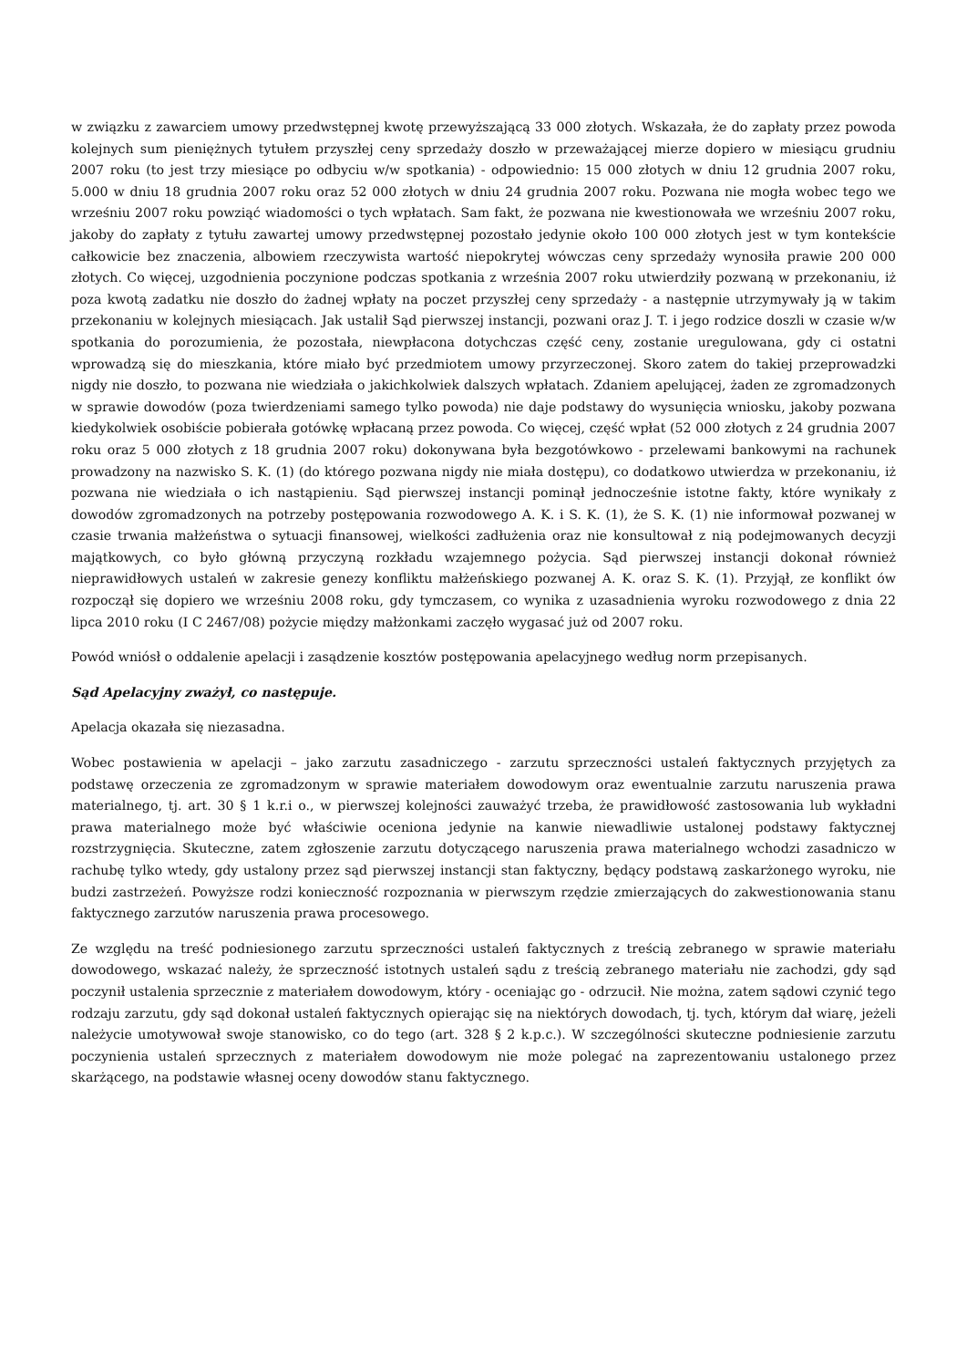w związku z zawarciem umowy przedwstępnej kwotę przewyższającą 33 000 złotych. Wskazała, że do zapłaty przez powoda kolejnych sum pieniężnych tytułem przyszłej ceny sprzedaży doszło w przeważającej mierze dopiero w miesiącu grudniu 2007 roku (to jest trzy miesiące po odbyciu w/w spotkania) - odpowiednio: 15 000 złotych w dniu 12 grudnia 2007 roku, 5.000 w dniu 18 grudnia 2007 roku oraz 52 000 złotych w dniu 24 grudnia 2007 roku. Pozwana nie mogła wobec tego we wrześniu 2007 roku powziąć wiadomości o tych wpłatach. Sam fakt, że pozwana nie kwestionowała we wrześniu 2007 roku, jakoby do zapłaty z tytułu zawartej umowy przedwstępnej pozostało jedynie około 100 000 złotych jest w tym kontekście całkowicie bez znaczenia, albowiem rzeczywista wartość niepokrytej wówczas ceny sprzedaży wynosiła prawie 200 000 złotych. Co więcej, uzgodnienia poczynione podczas spotkania z września 2007 roku utwierdziły pozwaną w przekonaniu, iż poza kwotą zadatku nie doszło do żadnej wpłaty na poczet przyszłej ceny sprzedaży - a następnie utrzymywały ją w takim przekonaniu w kolejnych miesiącach. Jak ustalił Sąd pierwszej instancji, pozwani oraz J. T. i jego rodzice doszli w czasie w/w spotkania do porozumienia, że pozostała, niewpłacona dotychczas część ceny, zostanie uregulowana, gdy ci ostatni wprowadzą się do mieszkania, które miało być przedmiotem umowy przyrzeczonej. Skoro zatem do takiej przeprowadzki nigdy nie doszło, to pozwana nie wiedziała o jakichkolwiek dalszych wpłatach. Zdaniem apelującej, żaden ze zgromadzonych w sprawie dowodów (poza twierdzeniami samego tylko powoda) nie daje podstawy do wysunięcia wniosku, jakoby pozwana kiedykolwiek osobiście pobierała gotówkę wpłacaną przez powoda. Co więcej, część wpłat (52 000 złotych z 24 grudnia 2007 roku oraz 5 000 złotych z 18 grudnia 2007 roku) dokonywana była bezgotówkowo - przelewami bankowymi na rachunek prowadzony na nazwisko S. K. (1) (do którego pozwana nigdy nie miała dostępu), co dodatkowo utwierdza w przekonaniu, iż pozwana nie wiedziała o ich nastąpieniu. Sąd pierwszej instancji pominął jednocześnie istotne fakty, które wynikały z dowodów zgromadzonych na potrzeby postępowania rozwodowego A. K. i S. K. (1), że S. K. (1) nie informował pozwanej w czasie trwania małżeństwa o sytuacji finansowej, wielkości zadłużenia oraz nie konsultował z nią podejmowanych decyzji majątkowych, co było główną przyczyną rozkładu wzajemnego pożycia. Sąd pierwszej instancji dokonał również nieprawidłowych ustaleń w zakresie genezy konfliktu małżeńskiego pozwanej A. K. oraz S. K. (1). Przyjął, ze konflikt ów rozpoczął się dopiero we wrześniu 2008 roku, gdy tymczasem, co wynika z uzasadnienia wyroku rozwodowego z dnia 22 lipca 2010 roku (I C 2467/08) pożycie między małżonkami zaczęło wygasać już od 2007 roku.
Powód wniósł o oddalenie apelacji i zasądzenie kosztów postępowania apelacyjnego według norm przepisanych.
Sąd Apelacyjny zważył, co następuje.
Apelacja okazała się niezasadna.
Wobec postawienia w apelacji – jako zarzutu zasadniczego - zarzutu sprzeczności ustaleń faktycznych przyjętych za podstawę orzeczenia ze zgromadzonym w sprawie materiałem dowodowym oraz ewentualnie zarzutu naruszenia prawa materialnego, tj. art. 30 § 1 k.r.i o., w pierwszej kolejności zauważyć trzeba, że prawidłowość zastosowania lub wykładni prawa materialnego może być właściwie oceniona jedynie na kanwie niewadliwie ustalonej podstawy faktycznej rozstrzygnięcia. Skuteczne, zatem zgłoszenie zarzutu dotyczącego naruszenia prawa materialnego wchodzi zasadniczo w rachubę tylko wtedy, gdy ustalony przez sąd pierwszej instancji stan faktyczny, będący podstawą zaskarżonego wyroku, nie budzi zastrzeżeń. Powyższe rodzi konieczność rozpoznania w pierwszym rzędzie zmierzających do zakwestionowania stanu faktycznego zarzutów naruszenia prawa procesowego.
Ze względu na treść podniesionego zarzutu sprzeczności ustaleń faktycznych z treścią zebranego w sprawie materiału dowodowego, wskazać należy, że sprzeczność istotnych ustaleń sądu z treścią zebranego materiału nie zachodzi, gdy sąd poczynił ustalenia sprzecznie z materiałem dowodowym, który - oceniając go - odrzucił. Nie można, zatem sądowi czynić tego rodzaju zarzutu, gdy sąd dokonał ustaleń faktycznych opierając się na niektórych dowodach, tj. tych, którym dał wiarę, jeżeli należycie umotywował swoje stanowisko, co do tego (art. 328 § 2 k.p.c.). W szczególności skuteczne podniesienie zarzutu poczynienia ustaleń sprzecznych z materiałem dowodowym nie może polegać na zaprezentowaniu ustalonego przez skarżącego, na podstawie własnej oceny dowodów stanu faktycznego.